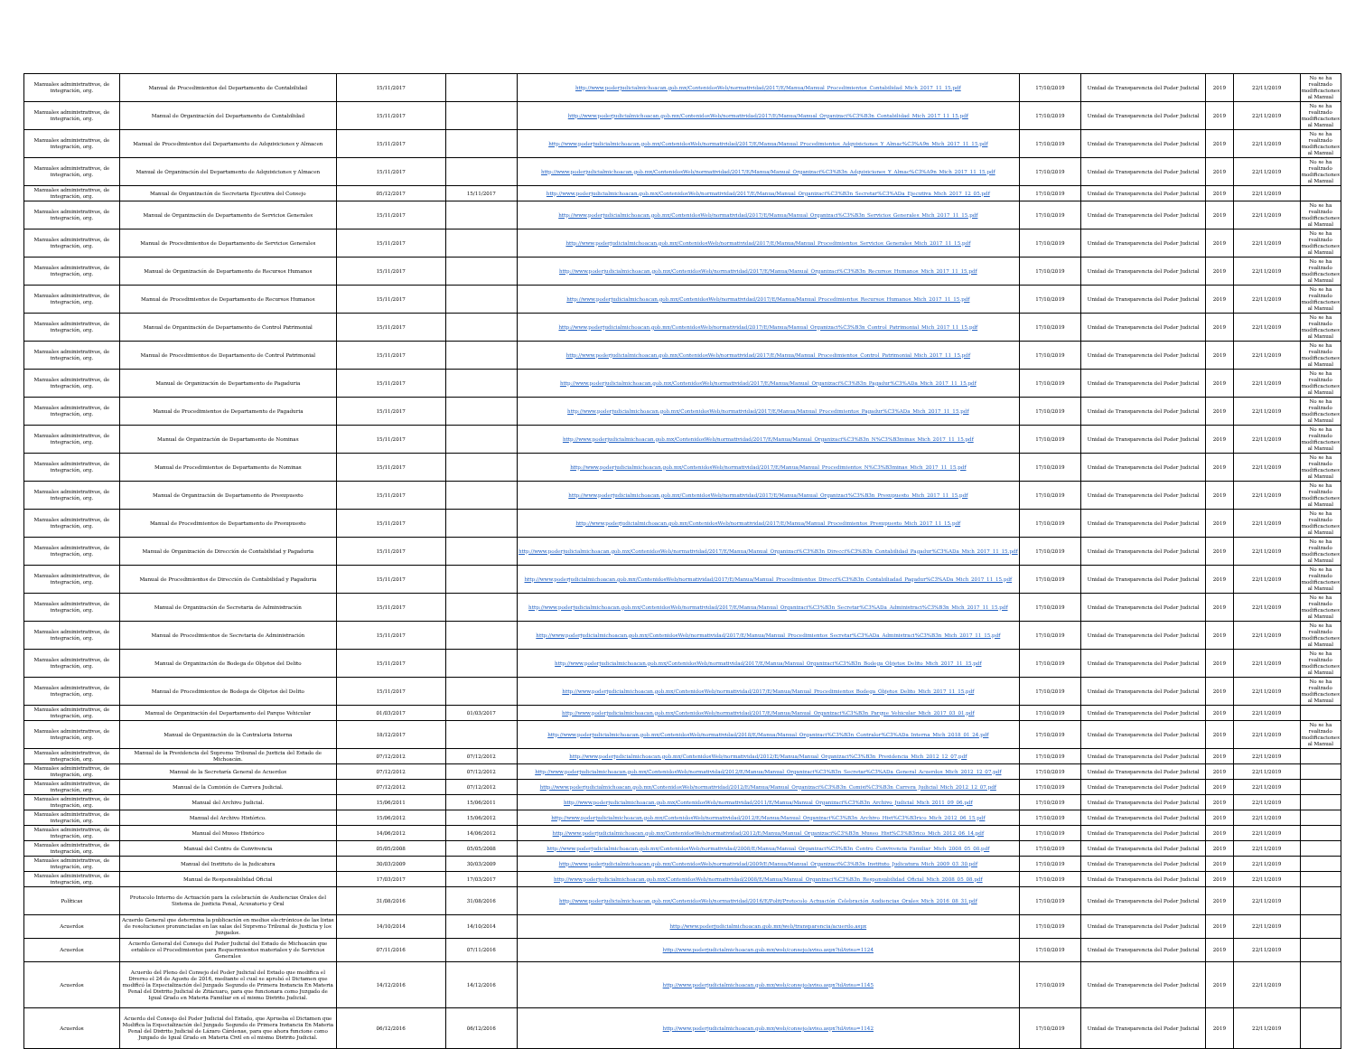| Manuales administrativos, de integración, org. | Manual de Procedimientos del Departamento de Contabilidad | 15/11/2017 | | http://www.poderjudicialmichoacan.gob.mx/ContenidosWeb/normatividad/2017/E/Manua/Manual_Procedimientos_Contabilidad_Mich_2017_11_15.pdf | 17/10/2019 | Unidad de Transparencia del Poder Judicial | 2019 | 22/11/2019 | No se ha realizado modificaciones al Manual |
| Manuales administrativos, de integración, org. | Manual de Organización del Departamento de Contabilidad | 15/11/2017 | | http://www.poderjudicialmichoacan.gob.mx/ContenidosWeb/normatividad/2017/E/Manua/Manual_Organizaci%C3%B3n_Contabilidad_Mich_2017_11_15.pdf | 17/10/2019 | Unidad de Transparencia del Poder Judicial | 2019 | 22/11/2019 | No se ha realizado modificaciones al Manual |
| Manuales administrativos, de integración, org. | Manual de Procedimientos del Departamento de Adquisiciones y Almacen | 15/11/2017 | | http://www.poderjudicialmichoacan.gob.mx/ContenidosWeb/normatividad/2017/E/Manua/Manual_Procedimientos_Adquisiciones_Y_Almac%C3%A9n_Mich_2017_11_15.pdf | 17/10/2019 | Unidad de Transparencia del Poder Judicial | 2019 | 22/11/2019 | No se ha realizado modificaciones al Manual |
| Manuales administrativos, de integración, org. | Manual de Organización del Departamento de Adquisiciones y Almacen | 15/11/2017 | | http://www.poderjudicialmichoacan.gob.mx/ContenidosWeb/normatividad/2017/E/Manua/Manual_Organizaci%C3%B3n_Adquisiciones_Y_Almac%C3%A9n_Mich_2017_11_15.pdf | 17/10/2019 | Unidad de Transparencia del Poder Judicial | 2019 | 22/11/2019 | No se ha realizado modificaciones al Manual |
| Manuales administrativos, de integración, org. | Manual de Organización de Secretaria Ejecutiva del Consejo | 05/12/2017 | 15/11/2017 | http://www.poderjudicialmichoacan.gob.mx/ContenidosWeb/normatividad/2017/E/Manua/Manual_Organizaci%C3%B3n_Secretar%C3%ADa_Ejecutiva_Mich_2017_12_05.pdf | 17/10/2019 | Unidad de Transparencia del Poder Judicial | 2019 | 22/11/2019 | |
| Manuales administrativos, de integración, org. | Manual de Organización de Departamento de Servicios Generales | 15/11/2017 | | http://www.poderjudicialmichoacan.gob.mx/ContenidosWeb/normatividad/2017/E/Manua/Manual_Organizaci%C3%B3n_Servicios_Generales_Mich_2017_11_15.pdf | 17/10/2019 | Unidad de Transparencia del Poder Judicial | 2019 | 22/11/2019 | No se ha realizado modificaciones al Manual |
| Manuales administrativos, de integración, org. | Manual de Procedimientos de Departamento de Servicios Generales | 15/11/2017 | | http://www.poderjudicialmichoacan.gob.mx/ContenidosWeb/normatividad/2017/E/Manua/Manual_Procedimientos_Servicios_Generales_Mich_2017_11_15.pdf | 17/10/2019 | Unidad de Transparencia del Poder Judicial | 2019 | 22/11/2019 | No se ha realizado modificaciones al Manual |
| Manuales administrativos, de integración, org. | Manual de Organización de Departamento de Recursos Humanos | 15/11/2017 | | http://www.poderjudicialmichoacan.gob.mx/ContenidosWeb/normatividad/2017/E/Manua/Manual_Organizaci%C3%B3n_Recursos_Humanos_Mich_2017_11_15.pdf | 17/10/2019 | Unidad de Transparencia del Poder Judicial | 2019 | 22/11/2019 | No se ha realizado modificaciones al Manual |
| Manuales administrativos, de integración, org. | Manual de Procedimientos de Departamento de Recursos Humanos | 15/11/2017 | | http://www.poderjudicialmichoacan.gob.mx/ContenidosWeb/normatividad/2017/E/Manua/Manual_Procedimientos_Recursos_Humanos_Mich_2017_11_15.pdf | 17/10/2019 | Unidad de Transparencia del Poder Judicial | 2019 | 22/11/2019 | No se ha realizado modificaciones al Manual |
| Manuales administrativos, de integración, org. | Manual de Organización de Departamento de Control Patrimonial | 15/11/2017 | | http://www.poderjudicialmichoacan.gob.mx/ContenidosWeb/normatividad/2017/E/Manua/Manual_Organizaci%C3%B3n_Control_Patrimonial_Mich_2017_11_15.pdf | 17/10/2019 | Unidad de Transparencia del Poder Judicial | 2019 | 22/11/2019 | No se ha realizado modificaciones al Manual |
| Manuales administrativos, de integración, org. | Manual de Procedimientos de Departamento de Control Patrimonial | 15/11/2017 | | http://www.poderjudicialmichoacan.gob.mx/ContenidosWeb/normatividad/2017/E/Manua/Manual_Procedimientos_Control_Patrimonial_Mich_2017_11_15.pdf | 17/10/2019 | Unidad de Transparencia del Poder Judicial | 2019 | 22/11/2019 | No se ha realizado modificaciones al Manual |
| Manuales administrativos, de integración, org. | Manual de Organización de Departamento de Pagaduria | 15/11/2017 | | http://www.poderjudicialmichoacan.gob.mx/ContenidosWeb/normatividad/2017/E/Manua/Manual_Organizaci%C3%B3n_Pagadur%C3%ADa_Mich_2017_11_15.pdf | 17/10/2019 | Unidad de Transparencia del Poder Judicial | 2019 | 22/11/2019 | No se ha realizado modificaciones al Manual |
| Manuales administrativos, de integración, org. | Manual de Procedimientos de Departamento de Pagaduria | 15/11/2017 | | http://www.poderjudicialmichoacan.gob.mx/ContenidosWeb/normatividad/2017/E/Manua/Manual_Procedimientos_Pagadur%C3%ADa_Mich_2017_11_15.pdf | 17/10/2019 | Unidad de Transparencia del Poder Judicial | 2019 | 22/11/2019 | No se ha realizado modificaciones al Manual |
| Manuales administrativos, de integración, org. | Manual de Organización de Departamento de Nominas | 15/11/2017 | | http://www.poderjudicialmichoacan.gob.mx/ContenidosWeb/normatividad/2017/E/Manua/Manual_Organizaci%C3%B3n_N%C3%B3minas_Mich_2017_11_15.pdf | 17/10/2019 | Unidad de Transparencia del Poder Judicial | 2019 | 22/11/2019 | No se ha realizado modificaciones al Manual |
| Manuales administrativos, de integración, org. | Manual de Procedimientos de Departamento de Nominas | 15/11/2017 | | http://www.poderjudicialmichoacan.gob.mx/ContenidosWeb/normatividad/2017/E/Manua/Manual_Procedimientos_N%C3%B3minas_Mich_2017_11_15.pdf | 17/10/2019 | Unidad de Transparencia del Poder Judicial | 2019 | 22/11/2019 | No se ha realizado modificaciones al Manual |
| Manuales administrativos, de integración, org. | Manual de Organización de Departamento de Presupuesto | 15/11/2017 | | http://www.poderjudicialmichoacan.gob.mx/ContenidosWeb/normatividad/2017/E/Manua/Manual_Organizaci%C3%B3n_Presupuesto_Mich_2017_11_15.pdf | 17/10/2019 | Unidad de Transparencia del Poder Judicial | 2019 | 22/11/2019 | No se ha realizado modificaciones al Manual |
| Manuales administrativos, de integración, org. | Manual de Procedimientos de Departamento de Presupuesto | 15/11/2017 | | http://www.poderjudicialmichoacan.gob.mx/ContenidosWeb/normatividad/2017/E/Manua/Manual_Procedimientos_Presupuesto_Mich_2017_11_15.pdf | 17/10/2019 | Unidad de Transparencia del Poder Judicial | 2019 | 22/11/2019 | No se ha realizado modificaciones al Manual |
| Manuales administrativos, de integración, org. | Manual de Organización de Dirección de Contabilidad y Pagaduria | 15/11/2017 | | http://www.poderjudicialmichoacan.gob.mx/ContenidosWeb/normatividad/2017/E/Manua/Manual_Organizaci%C3%B3n_Direcci%C3%B3n_Contabilidad_Pagadur%C3%ADa_Mich_2017_11_15.pdf | 17/10/2019 | Unidad de Transparencia del Poder Judicial | 2019 | 22/11/2019 | No se ha realizado modificaciones al Manual |
| Manuales administrativos, de integración, org. | Manual de Procedimientos de Dirección de Contabilidad y Pagaduria | 15/11/2017 | | http://www.poderjudicialmichoacan.gob.mx/ContenidosWeb/normatividad/2017/E/Manua/Manual_Procedimientos_Direcci%C3%B3n_Contabiliadad_Pagadur%C3%ADa_Mich_2017_11_15.pdf | 17/10/2019 | Unidad de Transparencia del Poder Judicial | 2019 | 22/11/2019 | No se ha realizado modificaciones al Manual |
| Manuales administrativos, de integración, org. | Manual de Organización de Secretaria de Administración | 15/11/2017 | | http://www.poderjudicialmichoacan.gob.mx/ContenidosWeb/normatividad/2017/E/Manua/Manual_Organizaci%C3%B3n_Secretar%C3%ADa_Administraci%C3%B3n_Mich_2017_11_15.pdf | 17/10/2019 | Unidad de Transparencia del Poder Judicial | 2019 | 22/11/2019 | No se ha realizado modificaciones al Manual |
| Manuales administrativos, de integración, org. | Manual de Procedimientos de Secretaria de Administración | 15/11/2017 | | http://www.poderjudicialmichoacan.gob.mx/ContenidosWeb/normatividad/2017/E/Manua/Manual_Procedimientos_Secretar%C3%ADa_Administraci%C3%B3n_Mich_2017_11_15.pdf | 17/10/2019 | Unidad de Transparencia del Poder Judicial | 2019 | 22/11/2019 | No se ha realizado modificaciones al Manual |
| Manuales administrativos, de integración, org. | Manual de Organización de Bodega de Objetos del Delito | 15/11/2017 | | http://www.poderjudicialmichoacan.gob.mx/ContenidosWeb/normatividad/2017/E/Manua/Manual_Organizaci%C3%B3n_Bodega_Objetos_Delito_Mich_2017_11_15.pdf | 17/10/2019 | Unidad de Transparencia del Poder Judicial | 2019 | 22/11/2019 | No se ha realizado modificaciones al Manual |
| Manuales administrativos, de integración, org. | Manual de Procedimientos de Bodega de Objetos del Delito | 15/11/2017 | | http://www.poderjudicialmichoacan.gob.mx/ContenidosWeb/normatividad/2017/E/Manua/Manual_Procedimientos_Bodega_Objetos_Delito_Mich_2017_11_15.pdf | 17/10/2019 | Unidad de Transparencia del Poder Judicial | 2019 | 22/11/2019 | No se ha realizado modificaciones al Manual |
| Manuales administrativos, de integración, org. | Manual de Organización del Departamento del Parque Vehicular | 01/03/2017 | 01/03/2017 | http://www.poderjudicialmichoacan.gob.mx/ContenidosWeb/normatividad/2017/E/Manua/Manual_Organizaci%C3%B3n_Parque_Vehicular_Mich_2017_03_01.pdf | 17/10/2019 | Unidad de Transparencia del Poder Judicial | 2019 | 22/11/2019 | |
| Manuales administrativos, de integración, org. | Manual de Organización de la Contraloria Interna | 18/12/2017 | | http://www.poderjudicialmichoacan.gob.mx/ContenidosWeb/normatividad/2018/E/Manua/Manual_Organizaci%C3%B3n_Contralor%C3%ADa_Interna_Mich_2018_01_24.pdf | 17/10/2019 | Unidad de Transparencia del Poder Judicial | 2019 | 22/11/2019 | No se ha realizado modificaciones al Manual |
| Manuales administrativos, de integración, org. | Manual de la Presidencia del Supremo Tribunal de Justicia del Estado de Michoacán. | 07/12/2012 | 07/12/2012 | http://www.poderjudicialmichoacan.gob.mx/ContenidosWeb/normatividad/2012/E/Manua/Manual_Organizaci%C3%B3n_Presidencia_Mich_2012_12_07.pdf | 17/10/2019 | Unidad de Transparencia del Poder Judicial | 2019 | 22/11/2019 | |
| Manuales administrativos, de integración, org. | Manual de la Secretaría General de Acuerdos | 07/12/2012 | 07/12/2012 | http://www.poderjudicialmichoacan.gob.mx/ContenidosWeb/normatividad/2012/E/Manua/Manual_Organizaci%C3%B3n_Secretar%C3%ADa_General_Acuerdos_Mich_2012_12_07.pdf | 17/10/2019 | Unidad de Transparencia del Poder Judicial | 2019 | 22/11/2019 | |
| Manuales administrativos, de integración, org. | Manual de la Comisión de Carrera Judicial. | 07/12/2012 | 07/12/2012 | http://www.poderjudicialmichoacan.gob.mx/ContenidosWeb/normatividad/2012/E/Manua/Manual_Organizaci%C3%B3n_Comisi%C3%B3n_Carrera_Judicial_Mich_2012_12_07.pdf | 17/10/2019 | Unidad de Transparencia del Poder Judicial | 2019 | 22/11/2019 | |
| Manuales administrativos, de integración, org. | Manual del Archivo Judicial. | 15/06/2011 | 15/06/2011 | http://www.poderjudicialmichoacan.gob.mx/ContenidosWeb/normatividad/2011/E/Manua/Manual_Organizaci%C3%B3n_Archivo_Judicial_Mich_2011_09_06.pdf | 17/10/2019 | Unidad de Transparencia del Poder Judicial | 2019 | 22/11/2019 | |
| Manuales administrativos, de integración, org. | Manual del Archivo Histórico. | 15/06/2012 | 15/06/2012 | http://www.poderjudicialmichoacan.gob.mx/ContenidosWeb/normatividad/2012/E/Manua/Manual_Organizaci%C3%B3n_Archivo_Hist%C3%B3rico_Mich_2012_06_15.pdf | 17/10/2019 | Unidad de Transparencia del Poder Judicial | 2019 | 22/11/2019 | |
| Manuales administrativos, de integración, org. | Manual del Museo Histórico | 14/06/2012 | 14/06/2012 | http://www.poderjudicialmichoacan.gob.mx/ContenidosWeb/normatividad/2012/E/Manua/Manual_Organizaci%C3%B3n_Museo_Hist%C3%B3rico_Mich_2012_06_14.pdf | 17/10/2019 | Unidad de Transparencia del Poder Judicial | 2019 | 22/11/2019 | |
| Manuales administrativos, de integración, org. | Manual del Centro de Convivencia | 05/05/2008 | 05/05/2008 | http://www.poderjudicialmichoacan.gob.mx/ContenidosWeb/normatividad/2008/E/Manua/Manual_Organizaci%C3%B3n_Centro_Convivencia_Familiar_Mich_2008_05_08.pdf | 17/10/2019 | Unidad de Transparencia del Poder Judicial | 2019 | 22/11/2019 | |
| Manuales administrativos, de integración, org. | Manual del Instituto de la Judicatura | 30/03/2009 | 30/03/2009 | http://www.poderjudicialmichoacan.gob.mx/ContenidosWeb/normatividad/2009/E/Manua/Manual_Organizaci%C3%B3n_Instituto_Judicatura_Mich_2009_03_30.pdf | 17/10/2019 | Unidad de Transparencia del Poder Judicial | 2019 | 22/11/2019 | |
| Manuales administrativos, de integración, org. | Manual de Responsabilidad Oficial | 17/03/2017 | 17/03/2017 | http://www.poderjudicialmichoacan.gob.mx/ContenidosWeb/normatividad/2008/E/Manua/Manual_Organizaci%C3%B3n_Responsabilidad_Oficial_Mich_2008_05_08.pdf | 17/10/2019 | Unidad de Transparencia del Poder Judicial | 2019 | 22/11/2019 | |
| Políticas | Protocolo Interno de Actuación para la celebración de Audiencias Orales del Sistema de Justicia Penal, Acusatorio y Oral | 31/08/2016 | 31/08/2016 | http://www.poderjudicialmichoacan.gob.mx/ContenidosWeb/normatividad/2016/E/Polit/Protocolo_Actuación_Celebración_Audiencias_Orales_Mich_2016_08_31.pdf | 17/10/2019 | Unidad de Transparencia del Poder Judicial | 2019 | 22/11/2019 | |
| Acuerdos | Acuerdo General que determina la publicación en medios electrónicos de las listas de resoluciones pronunciadas en las salas del Supremo Tribunal de Justicia y los Juzgados. | 14/10/2014 | 14/10/2014 | http://www.poderjudicialmichoacan.gob.mx/web/transparencia/acuerdo.aspx | 17/10/2019 | Unidad de Transparencia del Poder Judicial | 2019 | 22/11/2019 | |
| Acuerdos | Acuerdo General del Consejo del Poder Judicial del Estado de Michoacán que establece el Procedimientos para Requerimientos materiales y de Servicios Generales | 07/11/2016 | 07/11/2016 | http://www.poderjudicialmichoacan.gob.mx/web/consejo/aviso.aspx?idAviso=1124 | 17/10/2019 | Unidad de Transparencia del Poder Judicial | 2019 | 22/11/2019 | |
| Acuerdos | Acuerdo del Pleno del Consejo del Poder Judicial del Estado que modifica el Diverso el 24 de Agosto de 2016, mediante el cual se aprobó el Dictamen que modificó la Especialización del Juzgado Segundo de Primera Instancia En Materia Penal del Distrito Judicial de Zitácuaro, para que funcionara como Juzgado de Igual Grado en Materia Familiar en el mismo Distrito Judicial. | 14/12/2016 | 14/12/2016 | http://www.poderjudicialmichoacan.gob.mx/web/consejo/aviso.aspx?idAviso=1145 | 17/10/2019 | Unidad de Transparencia del Poder Judicial | 2019 | 22/11/2019 | |
| Acuerdos | Acuerdo del Consejo del Poder Judicial del Estado, que Aprueba el Dictamen que Modifica la Especialización del Juzgado Segundo de Primera Instancia En Materia Penal del Distrito Judicial de Lázaro Cárdenas, para que ahora funcione como Juzgado de Igual Grado en Materia Civil en el mismo Distrito Judicial. | 06/12/2016 | 06/12/2016 | http://www.poderjudicialmichoacan.gob.mx/web/consejo/aviso.aspx?idAviso=1142 | 17/10/2019 | Unidad de Transparencia del Poder Judicial | 2019 | 22/11/2019 | |